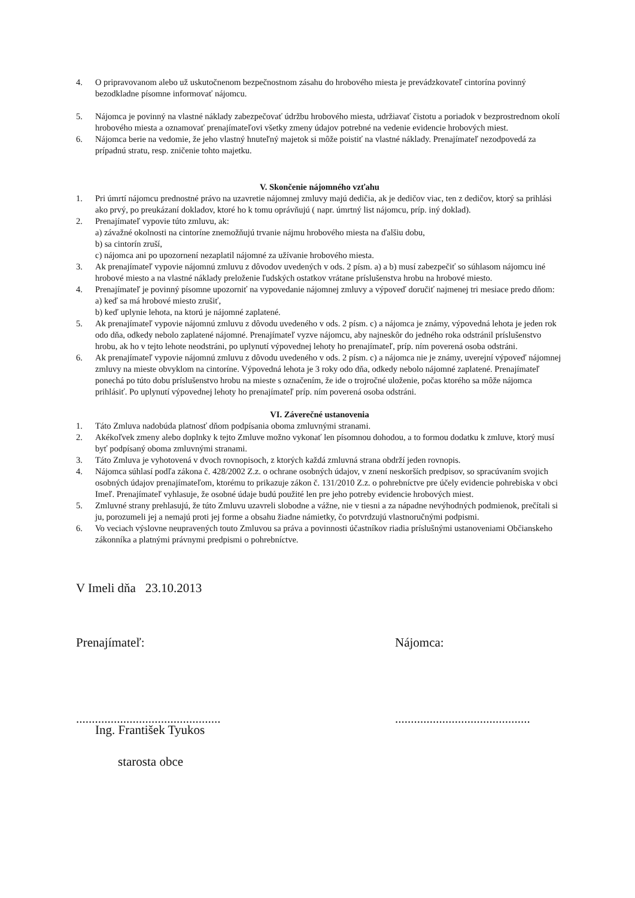4. O pripravovanom alebo už uskutočnenom bezpečnostnom zásahu do hrobového miesta je prevádzkovateľ cintorína povinný bezodkladne písomne informovať nájomcu.
5. Nájomca je povinný na vlastné náklady zabezpečovať údržbu hrobového miesta, udržiavať čistotu a poriadok v bezprostrednom okolí hrobového miesta a oznamovať prenajímateľovi všetky zmeny údajov potrebné na vedenie evidencie hrobových miest.
6. Nájomca berie na vedomie, že jeho vlastný hnuteľný majetok si môže poistiť na vlastné náklady. Prenajímateľ nezodpovedá za prípadnú stratu, resp. zničenie tohto majetku.
V. Skončenie nájomného vzťahu
1. Pri úmrtí nájomcu prednostné právo na uzavretie nájomnej zmluvy majú dedičia, ak je dedičov viac, ten z dedičov, ktorý sa prihlási ako prvý, po preukázaní dokladov, ktoré ho k tomu oprávňujú ( napr. úmrtný list nájomcu, príp. iný doklad).
2. Prenajímateľ vypovie túto zmluvu, ak:
a) závažné okolnosti na cintoríne znemožňujú trvanie nájmu hrobového miesta na ďalšiu dobu,
b) sa cintorín zruší,
c) nájomca ani po upozornení nezaplatil nájomné za užívanie hrobového miesta.
3. Ak prenajímateľ vypovie nájomnú zmluvu z dôvodov uvedených v ods. 2 písm. a) a b) musí zabezpečiť so súhlasom nájomcu iné hrobové miesto a na vlastné náklady preloženie ľudských ostatkov vrátane príslušenstva hrobu na hrobové miesto.
4. Prenajímateľ je povinný písomne upozorniť na vypovedanie nájomnej zmluvy a výpoveď doručiť najmenej tri mesiace predo dňom:
a) keď sa má hrobové miesto zrušiť,
b) keď uplynie lehota, na ktorú je nájomné zaplatené.
5. Ak prenajímateľ vypovie nájomnú zmluvu z dôvodu uvedeného v ods. 2 písm. c) a nájomca je známy, výpovedná lehota je jeden rok odo dňa, odkedy nebolo zaplatené nájomné. Prenajímateľ vyzve nájomcu, aby najneskôr do jedného roka odstránil príslušenstvo hrobu, ak ho v tejto lehote neodstráni, po uplynutí výpovednej lehoty ho prenajímateľ, príp. ním poverená osoba odstráni.
6. Ak prenajímateľ vypovie nájomnú zmluvu z dôvodu uvedeného v ods. 2 písm. c) a nájomca nie je známy, uverejní výpoveď nájomnej zmluvy na mieste obvyklom na cintoríne. Výpovedná lehota je 3 roky odo dňa, odkedy nebolo nájomné zaplatené. Prenajímateľ ponechá po túto dobu príslušenstvo hrobu na mieste s označením, že ide o trojročné uloženie, počas ktorého sa môže nájomca prihlásiť. Po uplynutí výpovednej lehoty ho prenajímateľ príp. ním poverená osoba odstráni.
VI. Záverečné ustanovenia
1. Táto Zmluva nadobúda platnosť dňom podpísania oboma zmluvnými stranami.
2. Akékoľvek zmeny alebo doplnky k tejto Zmluve možno vykonať len písomnou dohodou, a to formou dodatku k zmluve, ktorý musí byť podpísaný oboma zmluvnými stranami.
3. Táto Zmluva je vyhotovená v dvoch rovnopisoch, z ktorých každá zmluvná strana obdrží jeden rovnopis.
4. Nájomca súhlasí podľa zákona č. 428/2002 Z.z. o ochrane osobných údajov, v znení neskorších predpisov, so spracúvaním svojich osobných údajov prenajímateľom, ktorému to prikazuje zákon č. 131/2010 Z.z. o pohrebníctve pre účely evidencie pohrebiska v obci Imeľ. Prenajímateľ vyhlasuje, že osobné údaje budú použité len pre jeho potreby evidencie hrobových miest.
5. Zmluvné strany prehlasujú, že túto Zmluvu uzavreli slobodne a vážne, nie v tiesni a za nápadne nevýhodných podmienok, prečítali si ju, porozumeli jej a nemajú proti jej forme a obsahu žiadne námietky, čo potvrdzujú vlastnoručnými podpismi.
6. Vo veciach výslovne neupravených touto Zmluvou sa práva a povinnosti účastníkov riadia príslušnými ustanoveniami Občianskeho zákonníka a platnými právnymi predpismi o pohrebníctve.
V Imeli dňa 23.10.2013
Prenajímateľ: Nájomca:
..............................................
...........................................
Ing. František Tyukos
starosta obce